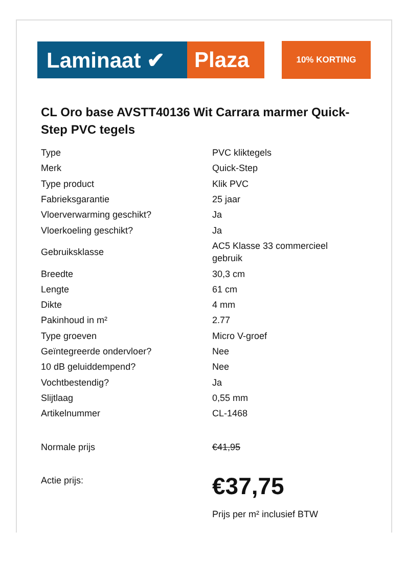Laminaat ✔ Plaza
10% KORTING
CL Oro base AVSTT40136 Wit Carrara marmer Quick-Step PVC tegels
| Type | PVC kliktegels |
| Merk | Quick-Step |
| Type product | Klik PVC |
| Fabrieksgarantie | 25 jaar |
| Vloerverwarming geschikt? | Ja |
| Vloerkoeling geschikt? | Ja |
| Gebruiksklasse | AC5 Klasse 33 commercieel gebruik |
| Breedte | 30,3 cm |
| Lengte | 61 cm |
| Dikte | 4 mm |
| Pakinhoud in m² | 2.77 |
| Type groeven | Micro V-groef |
| Geïntegreerde ondervloer? | Nee |
| 10 dB geluiddempend? | Nee |
| Vochtbestendig? | Ja |
| Slijtlaag | 0,55 mm |
| Artikelnummer | CL-1468 |
| Normale prijs | €41,95 |
| Actie prijs: | €37,75 Prijs per m² inclusief BTW |